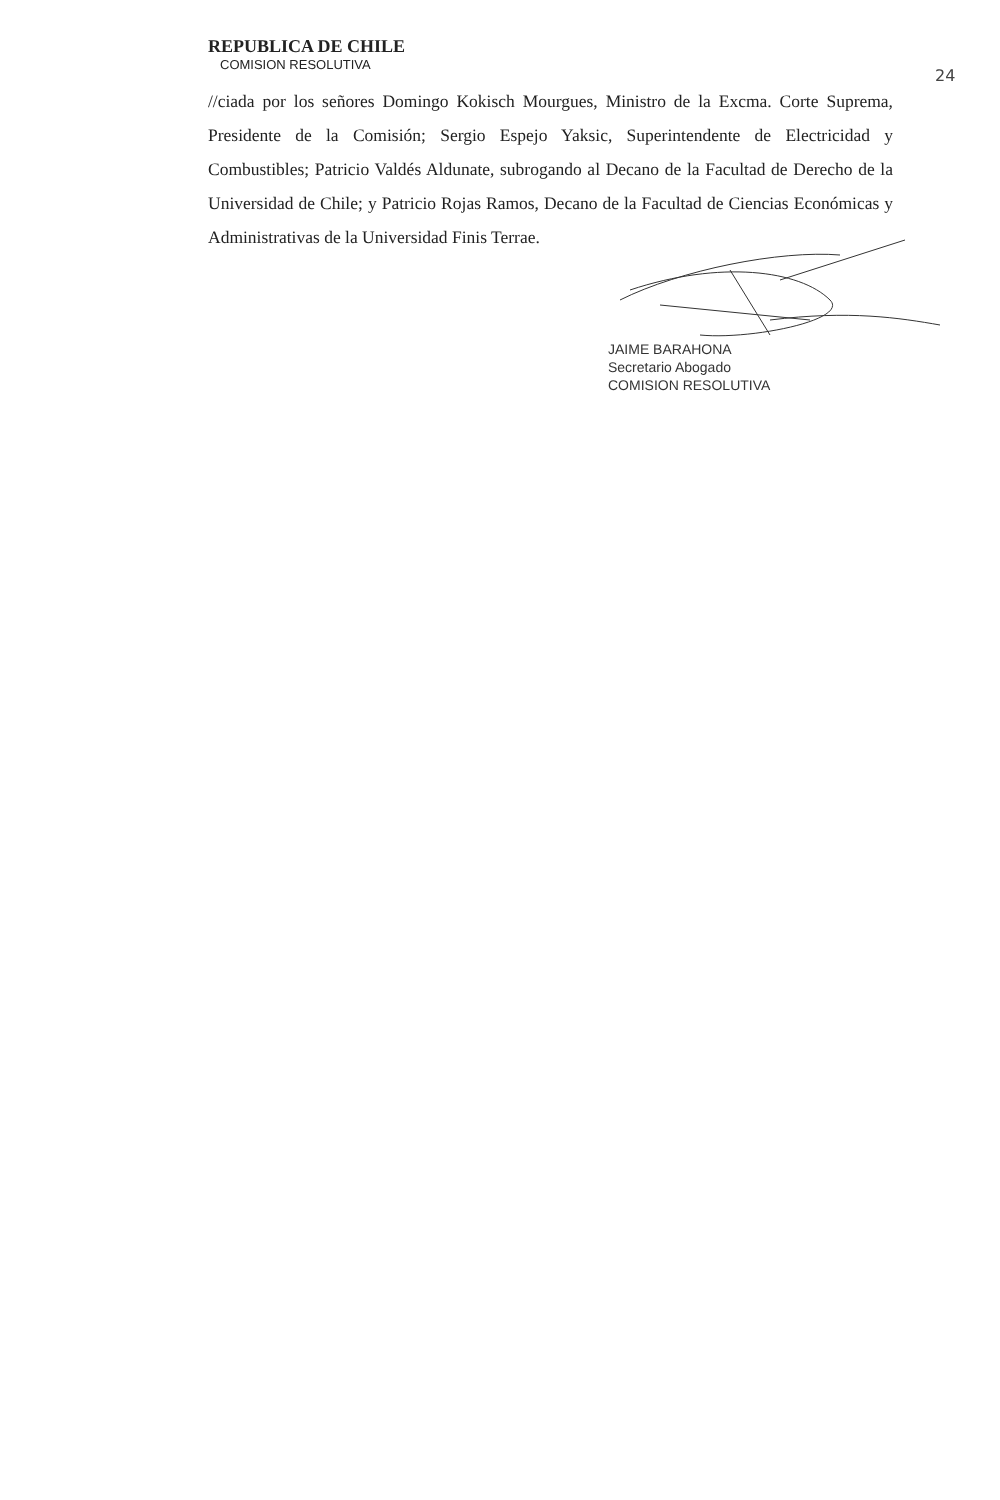REPUBLICA DE CHILE
COMISION RESOLUTIVA
24
//ciada por los señores Domingo Kokisch Mourgues, Ministro de la Excma. Corte Suprema, Presidente de la Comisión; Sergio Espejo Yaksic, Superintendente de Electricidad y Combustibles; Patricio Valdés Aldunate, subrogando al Decano de la Facultad de Derecho de la Universidad de Chile; y Patricio Rojas Ramos, Decano de la Facultad de Ciencias Económicas y Administrativas de la Universidad Finis Terrae.
JAIME BARAHONA
Secretario Abogado
COMISION RESOLUTIVA